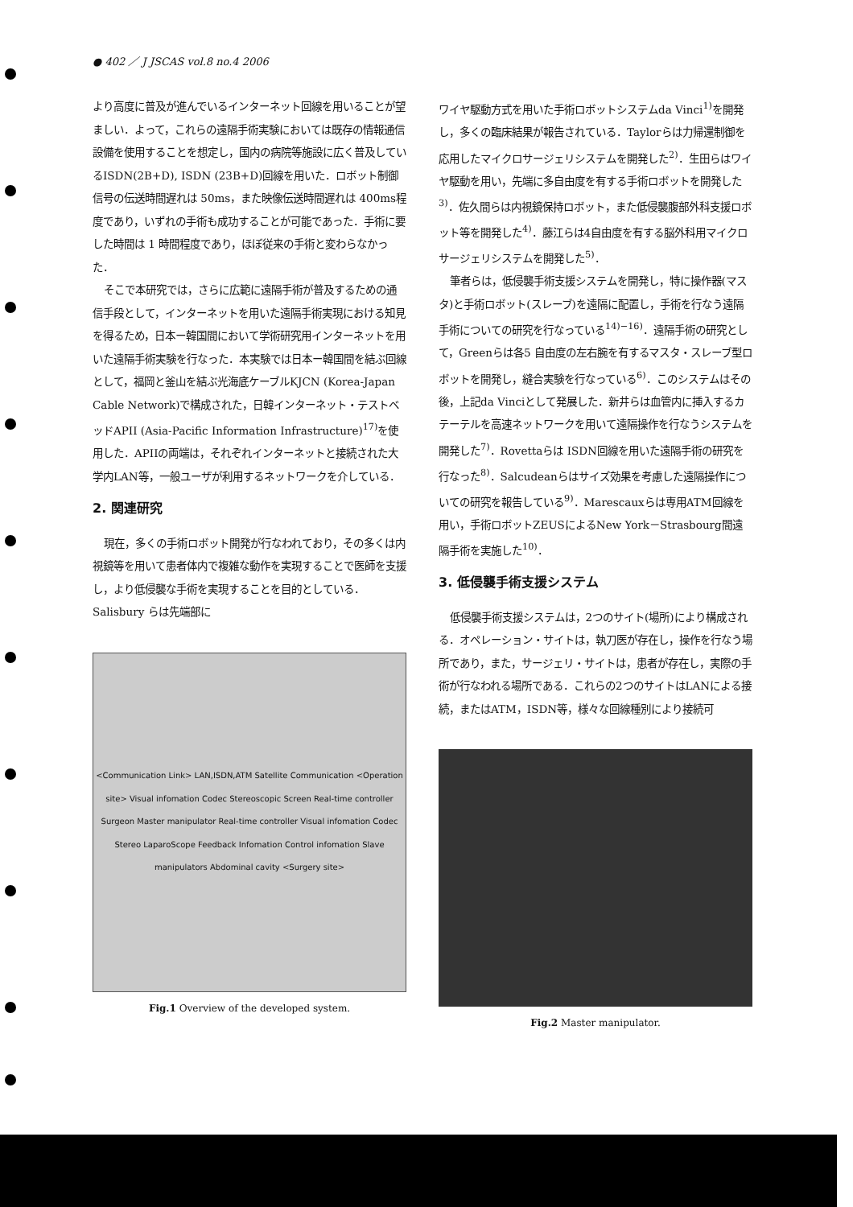● 402 ／ J JSCAS vol.8 no.4 2006
より高度に普及が進んでいるインターネット回線を用いることが望ましい．よって，これらの遠隔手術実験においては既存の情報通信設備を使用することを想定し，国内の病院等施設に広く普及しているISDN(2B+D), ISDN (23B+D)回線を用いた．ロボット制御信号の伝送時間遅れは 50ms，また映像伝送時間遅れは 400ms程度であり，いずれの手術も成功することが可能であった．手術に要した時間は 1 時間程度であり，ほぼ従来の手術と変わらなかった．
そこで本研究では，さらに広範に遠隔手術が普及するための通信手段として，インターネットを用いた遠隔手術実現における知見を得るため，日本ー韓国間において学術研究用インターネットを用いた遠隔手術実験を行なった．本実験では日本ー韓国間を結ぶ回線として，福岡と釜山を結ぶ光海底ケーブルKJCN (Korea-Japan Cable Network)で構成された，日韓インターネット・テストベッドAPII (Asia-Pacific Information Infrastructure)<sup>17)</sup>を使用した．APIIの両端は，それぞれインターネットと接続された大学内LAN等，一般ユーザが利用するネットワークを介している．
2. 関連研究
現在，多くの手術ロボット開発が行なわれており，その多くは内視鏡等を用いて患者体内で複雑な動作を実現することで医師を支援し，より低侵襲な手術を実現することを目的としている．Salisbury らは先端部に
<Communication Link> LAN,ISDN,ATM Satellite Communication <Operation site> Visual infomation Codec Stereoscopic Screen Real-time controller Surgeon Master manipulator Real-time controller Visual infomation Codec Stereo LaparoScope Feedback Infomation Control infomation Slave manipulators Abdominal cavity <Surgery site>
Fig.1 Overview of the developed system.
ワイヤ駆動方式を用いた手術ロボットシステムda Vinci<sup>1)</sup>を開発し，多くの臨床結果が報告されている．Taylorらは力帰還制御を応用したマイクロサージェリシステムを開発した<sup>2)</sup>．生田らはワイヤ駆動を用い，先端に多自由度を有する手術ロボットを開発した<sup>3)</sup>．佐久間らは内視鏡保持ロボット，また低侵襲腹部外科支援ロボット等を開発した<sup>4)</sup>．藤江らは4自由度を有する脳外科用マイクロサージェリシステムを開発した<sup>5)</sup>．
筆者らは，低侵襲手術支援システムを開発し，特に操作器(マスタ)と手術ロボット(スレーブ)を遠隔に配置し，手術を行なう遠隔手術についての研究を行なっている<sup>14)−16)</sup>．遠隔手術の研究として，Greenらは各5 自由度の左右腕を有するマスタ・スレーブ型ロボットを開発し，縫合実験を行なっている<sup>6)</sup>．このシステムはその後，上記da Vinciとして発展した．新井らは血管内に挿入するカテーテルを高速ネットワークを用いて遠隔操作を行なうシステムを開発した<sup>7)</sup>．Rovettaらは ISDN回線を用いた遠隔手術の研究を行なった<sup>8)</sup>．Salcudeanらはサイズ効果を考慮した遠隔操作についての研究を報告している<sup>9)</sup>．Marescauxらは専用ATM回線を用い，手術ロボットZEUSによるNew York－Strasbourg間遠隔手術を実施した<sup>10)</sup>．
3. 低侵襲手術支援システム
低侵襲手術支援システムは，2つのサイト(場所)により構成される．オペレーション・サイトは，執刀医が存在し，操作を行なう場所であり，また，サージェリ・サイトは，患者が存在し，実際の手術が行なわれる場所である．これらの2つのサイトはLANによる接続，またはATM，ISDN等，様々な回線種別により接続可
Fig.2 Master manipulator.